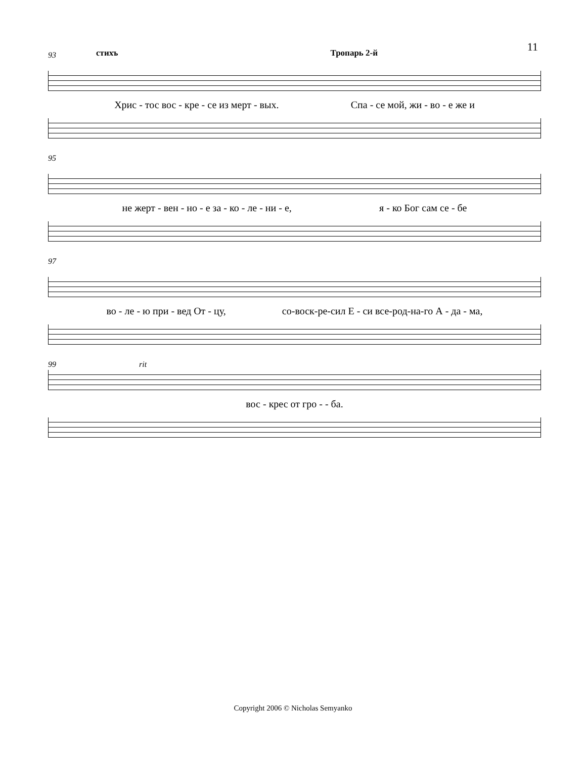11
стихъ Тропарь 2-й
93
Хрис - тос вос - кре - се из мерт - вых. Спа - се мой, жи - во - е же и
95
не жерт - вен - но - е за - ко - ле - ни - е, я - ко Бог сам се - бе
97
во - ле - ю при - вед От - цу, со-воск-ре-сил Е - си все-род-на-го А - да - ма,
99 rit
вос - крес от гро - - ба.
Copyright 2006 © Nicholas Semyanko